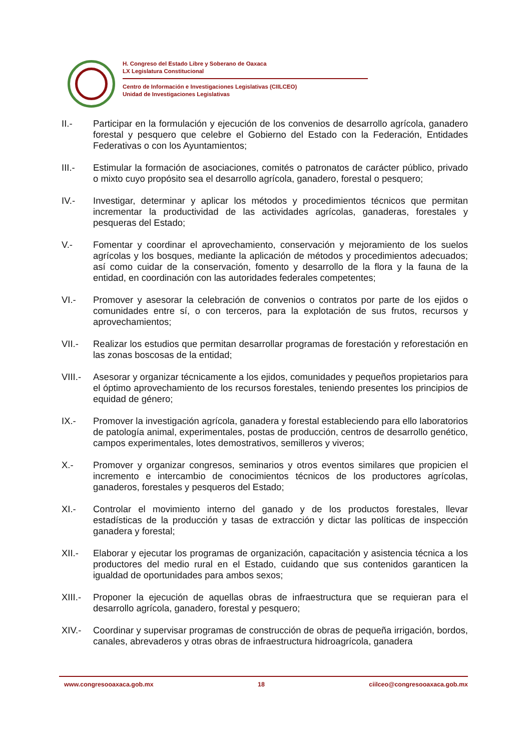H. Congreso del Estado Libre y Soberano de Oaxaca
LX Legislatura Constitucional
Centro de Información e Investigaciones Legislativas (CIILCEO)
Unidad de Investigaciones Legislativas
II.- Participar en la formulación y ejecución de los convenios de desarrollo agrícola, ganadero forestal y pesquero que celebre el Gobierno del Estado con la Federación, Entidades Federativas o con los Ayuntamientos;
III.- Estimular la formación de asociaciones, comités o patronatos de carácter público, privado o mixto cuyo propósito sea el desarrollo agrícola, ganadero, forestal o pesquero;
IV.- Investigar, determinar y aplicar los métodos y procedimientos técnicos que permitan incrementar la productividad de las actividades agrícolas, ganaderas, forestales y pesqueras del Estado;
V.- Fomentar y coordinar el aprovechamiento, conservación y mejoramiento de los suelos agrícolas y los bosques, mediante la aplicación de métodos y procedimientos adecuados; así como cuidar de la conservación, fomento y desarrollo de la flora y la fauna de la entidad, en coordinación con las autoridades federales competentes;
VI.- Promover y asesorar la celebración de convenios o contratos por parte de los ejidos o comunidades entre sí, o con terceros, para la explotación de sus frutos, recursos y aprovechamientos;
VII.- Realizar los estudios que permitan desarrollar programas de forestación y reforestación en las zonas boscosas de la entidad;
VIII.-
Asesorar y organizar técnicamente a los ejidos, comunidades y pequeños propietarios para el óptimo aprovechamiento de los recursos forestales, teniendo presentes los principios de equidad de género;
IX.- Promover la investigación agrícola, ganadera y forestal estableciendo para ello laboratorios de patología animal, experimentales, postas de producción, centros de desarrollo genético, campos experimentales, lotes demostrativos, semilleros y viveros;
X.- Promover y organizar congresos, seminarios y otros eventos similares que propicien el incremento e intercambio de conocimientos técnicos de los productores agrícolas, ganaderos, forestales y pesqueros del Estado;
XI.- Controlar el movimiento interno del ganado y de los productos forestales, llevar estadísticas de la producción y tasas de extracción y dictar las políticas de inspección ganadera y forestal;
XII.- Elaborar y ejecutar los programas de organización, capacitación y asistencia técnica a los productores del medio rural en el Estado, cuidando que sus contenidos garanticen la igualdad de oportunidades para ambos sexos;
XIII.-
Proponer la ejecución de aquellas obras de infraestructura que se requieran para el desarrollo agrícola, ganadero, forestal y pesquero;
XIV.- Coordinar y supervisar programas de construcción de obras de pequeña irrigación, bordos, canales, abrevaderos y otras obras de infraestructura hidroagrícola, ganadera
www.congresooaxaca.gob.mx 18 ciilceo@congresooaxaca.gob.mx